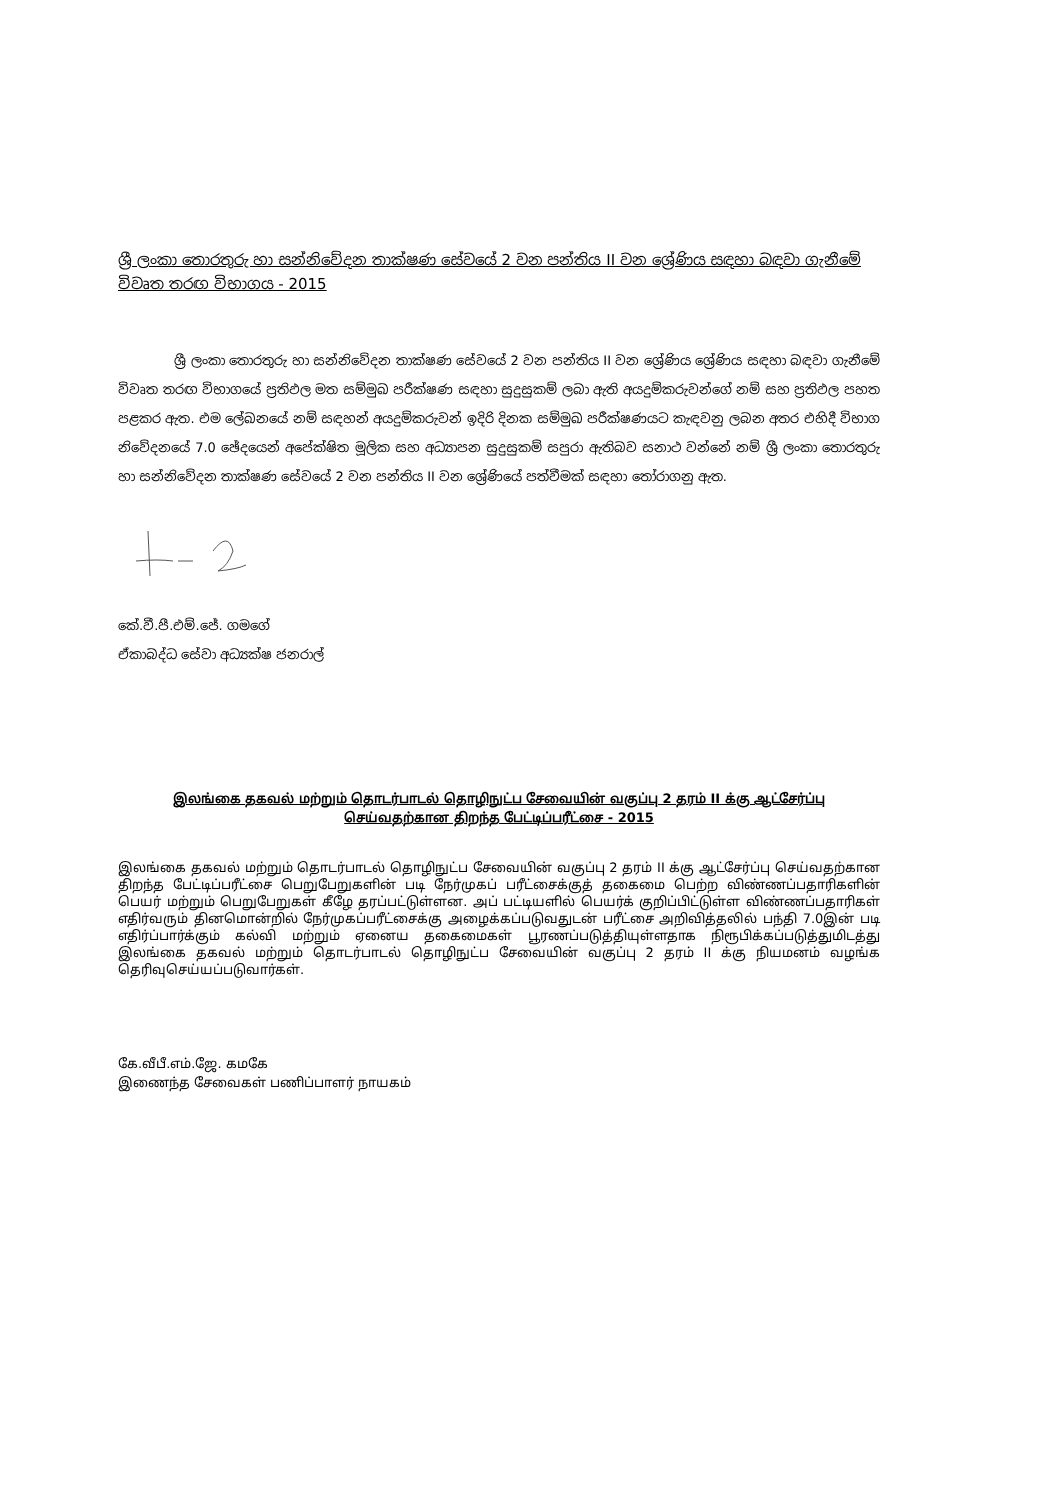ශ්‍රී ලංකා තොරතුරු හා සන්නිවේදන තාක්ෂණ සේවයේ 2 වන පන්තිය II වන ශ්‍රේණිය සඳහා බඳවා ගැනීමේ විවෘත තරඟ විභාගය - 2015
ශ්‍රී ලංකා තොරතුරු හා සන්නිවේදන තාක්ෂණ සේවයේ 2 වන පන්තිය II වන ශ්‍රේණිය ශ්‍රේණිය සඳහා බඳවා ගැනීමේ විවෘත තරඟ විභාගයේ ප්‍රතිඵල මත සම්මුඛ පරීක්ෂණ සඳහා සුදුසුකම් ලබා ඇති අයදුම්කරුවන්ගේ නම් සහ ප්‍රතිඵල පහත පළකර ඇත. එම ලේඛනයේ නම් සඳහන් අයදුම්කරුවන් ඉදිරි දිනක සම්මුඛ පරීක්ෂණයට කැඳවනු ලබන අතර එහිදී විභාග නිවේදනයේ 7.0 ඡේදයෙන් අපේක්ෂිත මූලික සහ අධ්‍යාපන සුදුසුකම් සපුරා ඇතිබව සනාථ වන්නේ නම් ශ්‍රී ලංකා තොරතුරු හා සන්නිවේදන තාක්ෂණ සේවයේ 2 වන පන්තිය II වන ශ්‍රේණියේ පත්වීමක් සඳහා තෝරාගනු ඇත.
කේ.වී.පී.එම්.ජේ. ගමගේ
ඒකාබද්ධ සේවා අධ්‍යක්ෂ ජනරාල්
இலங்கை தகவல் மற்றும் தொடர்பாடல் தொழிநுட்ப சேவையின் வகுப்பு 2 தரம் II க்கு ஆட்சேர்ப்பு
செய்வதற்கான திறந்த பேட்டிப்பரீட்சை - 2015
இலங்கை தகவல் மற்றும் தொடர்பாடல் தொழிநுட்ப சேவையின் வகுப்பு 2 தரம் II க்கு ஆட்சேர்ப்பு செய்வதற்கான திறந்த பேட்டிப்பரீட்சை பெறுபேறுகளின் படி நேர்முகப் பரீட்சைக்குத் தகைமை பெற்ற விண்ணப்பதாரிகளின் பெயர் மற்றும் பெறுபேறுகள் கீழே தரப்பட்டுள்ளன. அப் பட்டியளில் பெயர்க் குறிப்பிட்டுள்ள விண்ணப்பதாரிகள் எதிர்வரும் தினமொன்றில் நேர்முகப்பரீட்சைக்கு அழைக்கப்படுவதுடன் பரீட்சை அறிவித்தலில் பந்தி 7.0இன் படி எதிர்ப்பார்க்கும் கல்வி மற்றும் ஏனைய தகைமைகள் பூரணப்படுத்தியுள்ளதாக நிரூபிக்கப்படுத்துமிடத்து இலங்கை தகவல் மற்றும் தொடர்பாடல் தொழிநுட்ப சேவையின் வகுப்பு 2 தரம் II க்கு நியமனம் வழங்க தெரிவுசெய்யப்படுவார்கள்.
கே.வீபீ.எம்.ஜே. கமகே
இணைந்த சேவைகள் பணிப்பாளர் நாயகம்